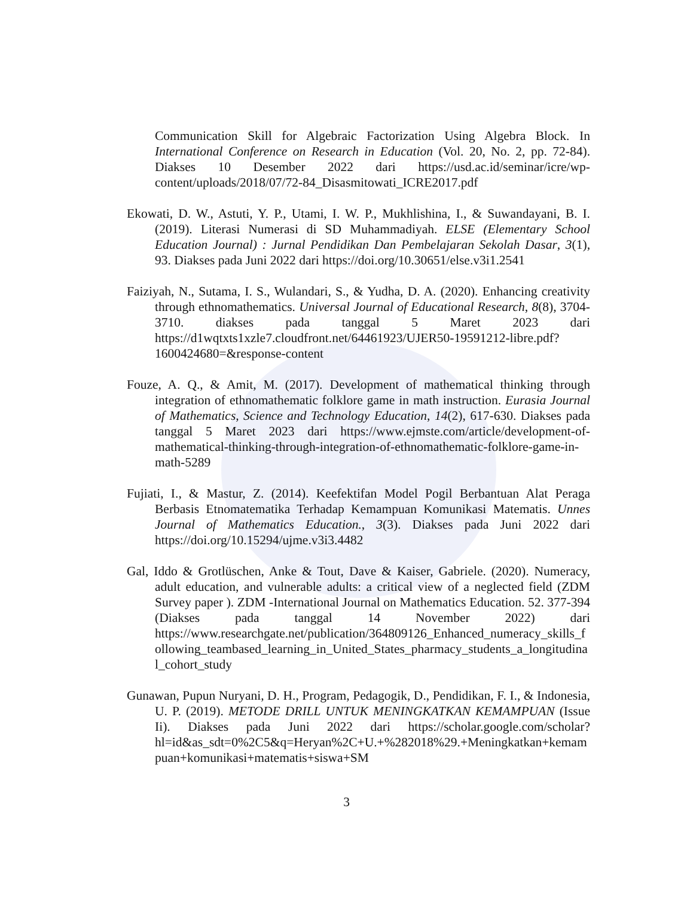Communication Skill for Algebraic Factorization Using Algebra Block. In International Conference on Research in Education (Vol. 20, No. 2, pp. 72-84). Diakses 10 Desember 2022 dari https://usd.ac.id/seminar/icre/wp-content/uploads/2018/07/72-84_Disasmitowati_ICRE2017.pdf
Ekowati, D. W., Astuti, Y. P., Utami, I. W. P., Mukhlishina, I., & Suwandayani, B. I. (2019). Literasi Numerasi di SD Muhammadiyah. ELSE (Elementary School Education Journal) : Jurnal Pendidikan Dan Pembelajaran Sekolah Dasar, 3(1), 93. Diakses pada Juni 2022 dari https://doi.org/10.30651/else.v3i1.2541
Faiziyah, N., Sutama, I. S., Wulandari, S., & Yudha, D. A. (2020). Enhancing creativity through ethnomathematics. Universal Journal of Educational Research, 8(8), 3704-3710. diakses pada tanggal 5 Maret 2023 dari https://d1wqtxts1xzle7.cloudfront.net/64461923/UJER50-19591212-libre.pdf?1600424680=&response-content
Fouze, A. Q., & Amit, M. (2017). Development of mathematical thinking through integration of ethnomathematic folklore game in math instruction. Eurasia Journal of Mathematics, Science and Technology Education, 14(2), 617-630. Diakses pada tanggal 5 Maret 2023 dari https://www.ejmste.com/article/development-of-mathematical-thinking-through-integration-of-ethnomathematic-folklore-game-in-math-5289
Fujiati, I., & Mastur, Z. (2014). Keefektifan Model Pogil Berbantuan Alat Peraga Berbasis Etnomatematika Terhadap Kemampuan Komunikasi Matematis. Unnes Journal of Mathematics Education., 3(3). Diakses pada Juni 2022 dari https://doi.org/10.15294/ujme.v3i3.4482
Gal, Iddo & Grotlüschen, Anke & Tout, Dave & Kaiser, Gabriele. (2020). Numeracy, adult education, and vulnerable adults: a critical view of a neglected field (ZDM Survey paper ). ZDM -International Journal on Mathematics Education. 52. 377-394 (Diakses pada tanggal 14 November 2022) dari https://www.researchgate.net/publication/364809126_Enhanced_numeracy_skills_following_teambased_learning_in_United_States_pharmacy_students_a_longitudinal_cohort_study
Gunawan, Pupun Nuryani, D. H., Program, Pedagogik, D., Pendidikan, F. I., & Indonesia, U. P. (2019). METODE DRILL UNTUK MENINGKATKAN KEMAMPUAN (Issue Ii). Diakses pada Juni 2022 dari https://scholar.google.com/scholar?hl=id&as_sdt=0%2C5&q=Heryan%2C+U.+%282018%29.+Meningkatkan+kemampuan+komunikasi+matematis+siswa+SM
3